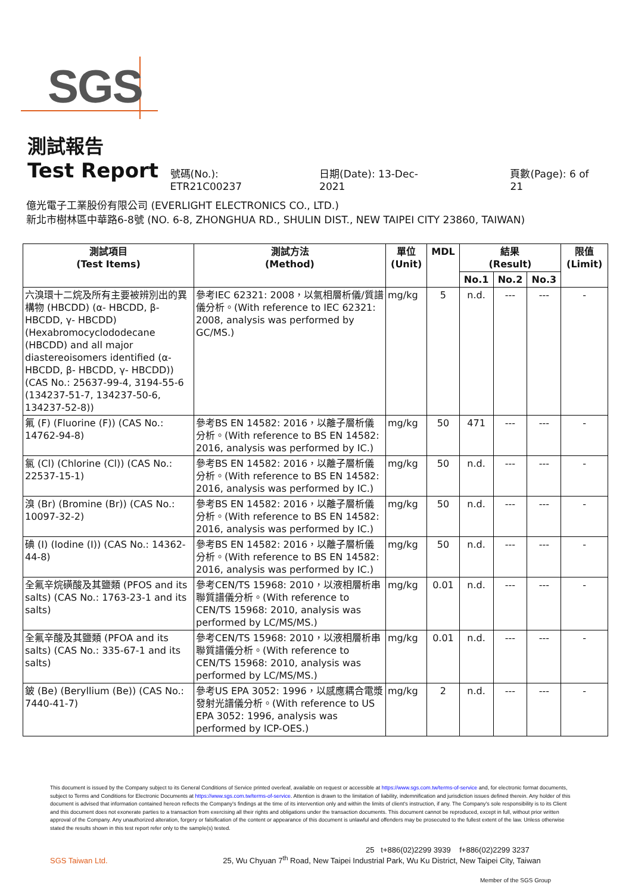SGS
測試報告
Test Report
號碼(No.): ETR21C00237 日期(Date): 13-Dec-2021 頁數(Page): 6 of 21
億光電子工業股份有限公司 (EVERLIGHT ELECTRONICS CO., LTD.)
新北市樹林區中華路6-8號 (NO. 6-8, ZHONGHUA RD., SHULIN DIST., NEW TAIPEI CITY 23860, TAIWAN)
| 測試項目 (Test Items) | 測試方法 (Method) | 單位 (Unit) | MDL | 結果 (Result) | | | 限值 (Limit) |
| --- | --- | --- | --- | --- | --- | --- | --- |
| | | | | No.1 | No.2 | No.3 | |
| 六溴環十二烷及所有主要被辨別出的異構物 (HBCDD) (α- HBCDD, β- HBCDD, γ- HBCDD) (Hexabromocyclododecane (HBCDD) and all major diastereoisomers identified (α- HBCDD, β- HBCDD, γ- HBCDD)) (CAS No.: 25637-99-4, 3194-55-6 (134237-51-7, 134237-50-6, 134237-52-8)) | 參考IEC 62321: 2008，以氣相層析儀/質譜儀分析。(With reference to IEC 62321: 2008, analysis was performed by GC/MS.) | mg/kg | 5 | n.d. | --- | --- | - |
| 氟 (F) (Fluorine (F)) (CAS No.: 14762-94-8) | 參考BS EN 14582: 2016，以離子層析儀分析。(With reference to BS EN 14582: 2016, analysis was performed by IC.) | mg/kg | 50 | 471 | --- | --- | - |
| 氯 (Cl) (Chlorine (Cl)) (CAS No.: 22537-15-1) | 參考BS EN 14582: 2016，以離子層析儀分析。(With reference to BS EN 14582: 2016, analysis was performed by IC.) | mg/kg | 50 | n.d. | --- | --- | - |
| 溴 (Br) (Bromine (Br)) (CAS No.: 10097-32-2) | 參考BS EN 14582: 2016，以離子層析儀分析。(With reference to BS EN 14582: 2016, analysis was performed by IC.) | mg/kg | 50 | n.d. | --- | --- | - |
| 碘 (I) (Iodine (I)) (CAS No.: 14362-44-8) | 參考BS EN 14582: 2016，以離子層析儀分析。(With reference to BS EN 14582: 2016, analysis was performed by IC.) | mg/kg | 50 | n.d. | --- | --- | - |
| 全氟辛烷磺酸及其鹽類 (PFOS and its salts) (CAS No.: 1763-23-1 and its salts) | 參考CEN/TS 15968: 2010，以液相層析串聯質譜儀分析。(With reference to CEN/TS 15968: 2010, analysis was performed by LC/MS/MS.) | mg/kg | 0.01 | n.d. | --- | --- | - |
| 全氟辛酸及其鹽類 (PFOA and its salts) (CAS No.: 335-67-1 and its salts) | 參考CEN/TS 15968: 2010，以液相層析串聯質譜儀分析。(With reference to CEN/TS 15968: 2010, analysis was performed by LC/MS/MS.) | mg/kg | 0.01 | n.d. | --- | --- | - |
| 鈹 (Be) (Beryllium (Be)) (CAS No.: 7440-41-7) | 參考US EPA 3052: 1996，以感應耦合電漿發射光譜儀分析。(With reference to US EPA 3052: 1996, analysis was performed by ICP-OES.) | mg/kg | 2 | n.d. | --- | --- | - |
This document is issued by the Company subject to its General Conditions of Service printed overleaf, available on request or accessible at https://www.sgs.com.tw/terms-of-service and, for electronic format documents, subject to Terms and Conditions for Electronic Documents at https://www.sgs.com.tw/terms-of-service. Attention is drawn to the limitation of liability, indemnification and jurisdiction issues defined therein. Any holder of this document is advised that information contained hereon reflects the Company's findings at the time of its intervention only and within the limits of client's instruction, if any. The Company's sole responsibility is to its Client and this document does not exonerate parties to a transaction from exercising all their rights and obligations under the transaction documents. This document cannot be reproduced, except in full, without prior written approval of the Company. Any unauthorized alteration, forgery or falsification of the content or appearance of this document is unlawful and offenders may be prosecuted to the fullest extent of the law. Unless otherwise stated the results shown in this test report refer only to the sample(s) tested.
25 t+886(02)2299 3939 f+886(02)2299 3237
SGS Taiwan Ltd. 25, Wu Chyuan 7<sup>th</sup> Road, New Taipei Industrial Park, Wu Ku District, New Taipei City, Taiwan
Member of the SGS Group